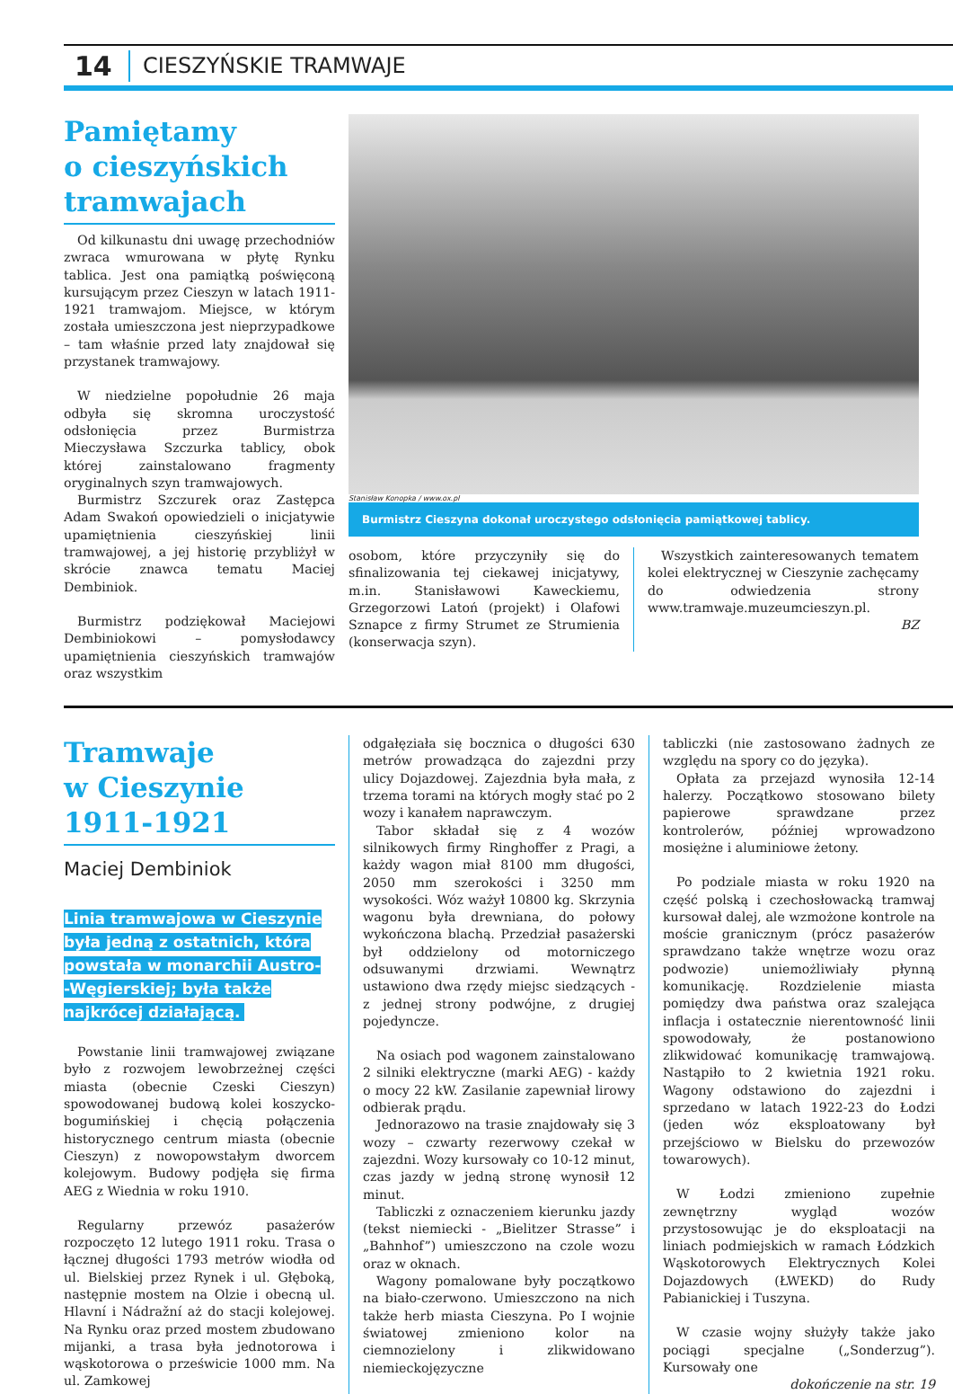14 CIESZYŃSKIE TRAMWAJE
Pamiętamy
o cieszyńskich
tramwajach
Od kilkunastu dni uwagę przechodniów zwraca wmurowana w płytę Rynku tablica. Jest ona pamiątką poświęconą kursującym przez Cieszyn w latach 1911-1921 tramwajom. Miejsce, w którym została umieszczona jest nieprzypadkowe – tam właśnie przed laty znajdował się przystanek tramwajowy.
W niedzielne popołudnie 26 maja odbyła się skromna uroczystość odsłonięcia przez Burmistrza Mieczysława Szczurka tablicy, obok której zainstalowano fragmenty oryginalnych szyn tramwajowych.
Burmistrz Szczurek oraz Zastępca Adam Swakoń opowiedzieli o inicjatywie upamiętnienia cieszyńskiej linii tramwajowej, a jej historię przybliżył w skrócie znawca tematu Maciej Dembiniok.
Burmistrz podziękował Maciejowi Dembiniokowi – pomysłodawcy upamiętnienia cieszyńskich tramwajów oraz wszystkim
Stanisław Konopka / www.ox.pl
Burmistrz Cieszyna dokonał uroczystego odsłonięcia pamiątkowej tablicy.
osobom, które przyczyniły się do sfinalizowania tej ciekawej inicjatywy, m.in. Stanisławowi Kaweckiemu, Grzegorzowi Latoń (projekt) i Olafowi Sznapce z firmy Strumet ze Strumienia (konserwacja szyn).
Wszystkich zainteresowanych tematem kolei elektrycznej w Cieszynie zachęcamy do odwiedzenia strony www.tramwaje.muzeumcieszyn.pl.
BZ
Tramwaje
w Cieszynie 1911-1921
Maciej Dembiniok
Linia tramwajowa w Cieszynie
była jedną z ostatnich, która
powstała w monarchii Austro-
-Węgierskiej; była także
najkrócej działającą.
Powstanie linii tramwajowej związane było z rozwojem lewobrzeżnej części miasta (obecnie Czeski Cieszyn) spowodowanej budową kolei koszycko-bogumińskiej i chęcią połączenia historycznego centrum miasta (obecnie Cieszyn) z nowopowstałym dworcem kolejowym. Budowy podjęła się firma AEG z Wiednia w roku 1910.
Regularny przewóz pasażerów rozpoczęto 12 lutego 1911 roku. Trasa o łącznej długości 1793 metrów wiodła od ul. Bielskiej przez Rynek i ul. Głęboką, następnie mostem na Olzie i obecną ul. Hlavní i Nádražní aż do stacji kolejowej. Na Rynku oraz przed mostem zbudowano mijanki, a trasa była jednotorowa i wąskotorowa o prześwicie 1000 mm. Na ul. Zamkowej
odgałęziała się bocznica o długości 630 metrów prowadząca do zajezdni przy ulicy Dojazdowej. Zajezdnia była mała, z trzema torami na których mogły stać po 2 wozy i kanałem naprawczym.
Tabor składał się z 4 wozów silnikowych firmy Ringhoffer z Pragi, a każdy wagon miał 8100 mm długości, 2050 mm szerokości i 3250 mm wysokości. Wóz ważył 10800 kg. Skrzynia wagonu była drewniana, do połowy wykończona blachą. Przedział pasażerski był oddzielony od motorniczego odsuwanymi drzwiami. Wewnątrz ustawiono dwa rzędy miejsc siedzących - z jednej strony podwójne, z drugiej pojedyncze.
Na osiach pod wagonem zainstalowano 2 silniki elektryczne (marki AEG) - każdy o mocy 22 kW. Zasilanie zapewniał lirowy odbierak prądu.
Jednorazowo na trasie znajdowały się 3 wozy – czwarty rezerwowy czekał w zajezdni. Wozy kursowały co 10-12 minut, czas jazdy w jedną stronę wynosił 12 minut.
Tabliczki z oznaczeniem kierunku jazdy (tekst niemiecki - „Bielitzer Strasse” i „Bahnhof”) umieszczono na czole wozu oraz w oknach.
Wagony pomalowane były początkowo na biało-czerwono. Umieszczono na nich także herb miasta Cieszyna. Po I wojnie światowej zmieniono kolor na ciemnozielony i zlikwidowano niemieckojęzyczne
tabliczki (nie zastosowano żadnych ze względu na spory co do języka).
Opłata za przejazd wynosiła 12-14 halerzy. Początkowo stosowano bilety papierowe sprawdzane przez kontrolerów, później wprowadzono mosiężne i aluminiowe żetony.
Po podziale miasta w roku 1920 na część polską i czechosłowacką tramwaj kursował dalej, ale wzmożone kontrole na moście granicznym (prócz pasażerów sprawdzano także wnętrze wozu oraz podwozie) uniemożliwiały płynną komunikację. Rozdzielenie miasta pomiędzy dwa państwa oraz szalejąca inflacja i ostatecznie nierentowność linii spowodowały, że postanowiono zlikwidować komunikację tramwajową. Nastąpiło to 2 kwietnia 1921 roku. Wagony odstawiono do zajezdni i sprzedano w latach 1922-23 do Łodzi (jeden wóz eksploatowany był przejściowo w Bielsku do przewozów towarowych).
W Łodzi zmieniono zupełnie zewnętrzny wygląd wozów przystosowując je do eksploatacji na liniach podmiejskich w ramach Łódzkich Wąskotorowych Elektrycznych Kolei Dojazdowych (ŁWEKD) do Rudy Pabianickiej i Tuszyna.
W czasie wojny służyły także jako pociągi specjalne („Sonderzug”). Kursowały one
dokończenie na str. 19